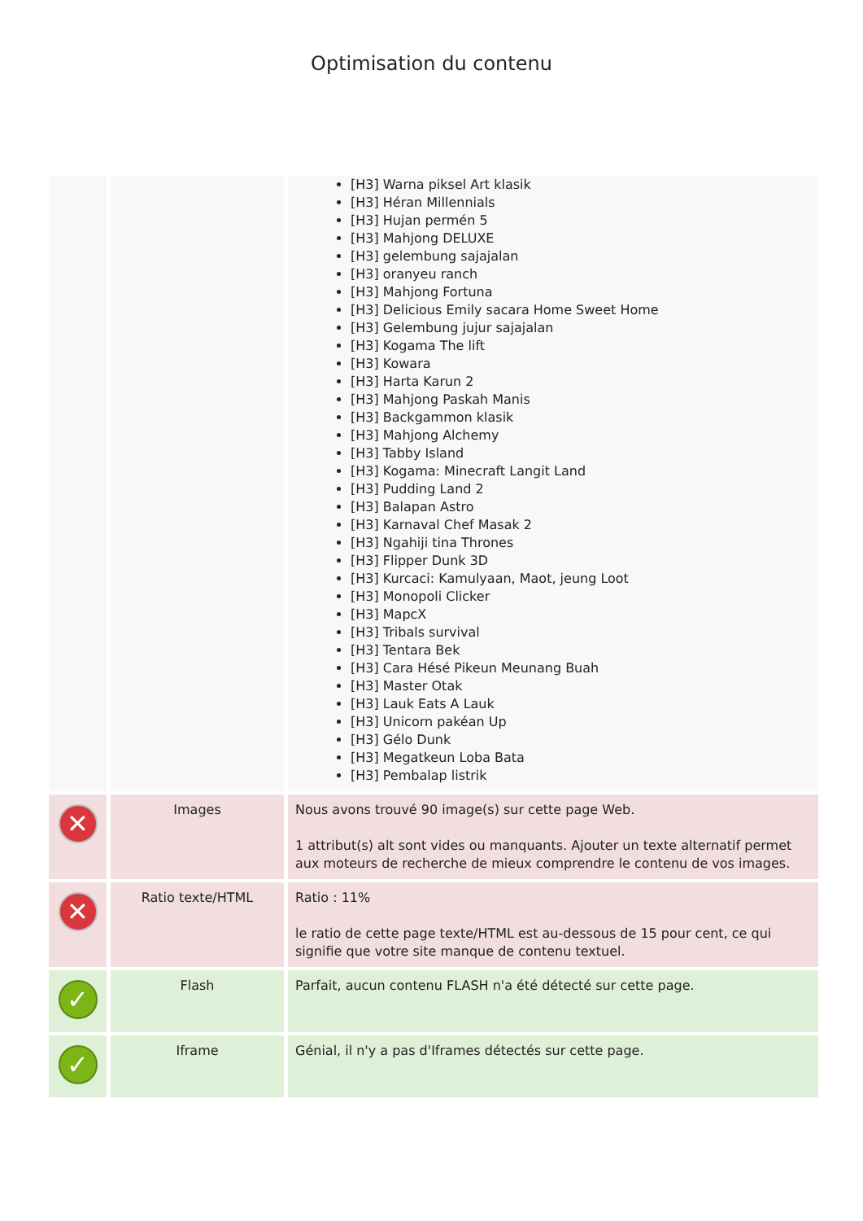Optimisation du contenu
| | | [H3] Warna piksel Art klasik [H3] Héran Millennials [H3] Hujan permén 5 [H3] Mahjong DELUXE [H3] gelembung sajajalan [H3] oranyeu ranch [H3] Mahjong Fortuna [H3] Delicious Emily sacara Home Sweet Home [H3] Gelembung jujur sajajalan [H3] Kogama The lift [H3] Kowara [H3] Harta Karun 2 [H3] Mahjong Paskah Manis [H3] Backgammon klasik [H3] Mahjong Alchemy [H3] Tabby Island [H3] Kogama: Minecraft Langit Land [H3] Pudding Land 2 [H3] Balapan Astro [H3] Karnaval Chef Masak 2 [H3] Ngahiji tina Thrones [H3] Flipper Dunk 3D [H3] Kurcaci: Kamulyaan, Maot, jeung Loot [H3] Monopoli Clicker [H3] MapcX [H3] Tribals survival [H3] Tentara Bek [H3] Cara Hésé Pikeun Meunang Buah [H3] Master Otak [H3] Lauk Eats A Lauk [H3] Unicorn pakéan Up [H3] Gélo Dunk [H3] Megatkeun Loba Bata [H3] Pembalap listrik |
| ✕ | Images | Nous avons trouvé 90 image(s) sur cette page Web. 1 attribut(s) alt sont vides ou manquants. Ajouter un texte alternatif permet aux moteurs de recherche de mieux comprendre le contenu de vos images. |
| ✕ | Ratio texte/HTML | Ratio : 11% le ratio de cette page texte/HTML est au-dessous de 15 pour cent, ce qui signifie que votre site manque de contenu textuel. |
| ✓ | Flash | Parfait, aucun contenu FLASH n'a été détecté sur cette page. |
| ✓ | Iframe | Génial, il n'y a pas d'Iframes détectés sur cette page. |